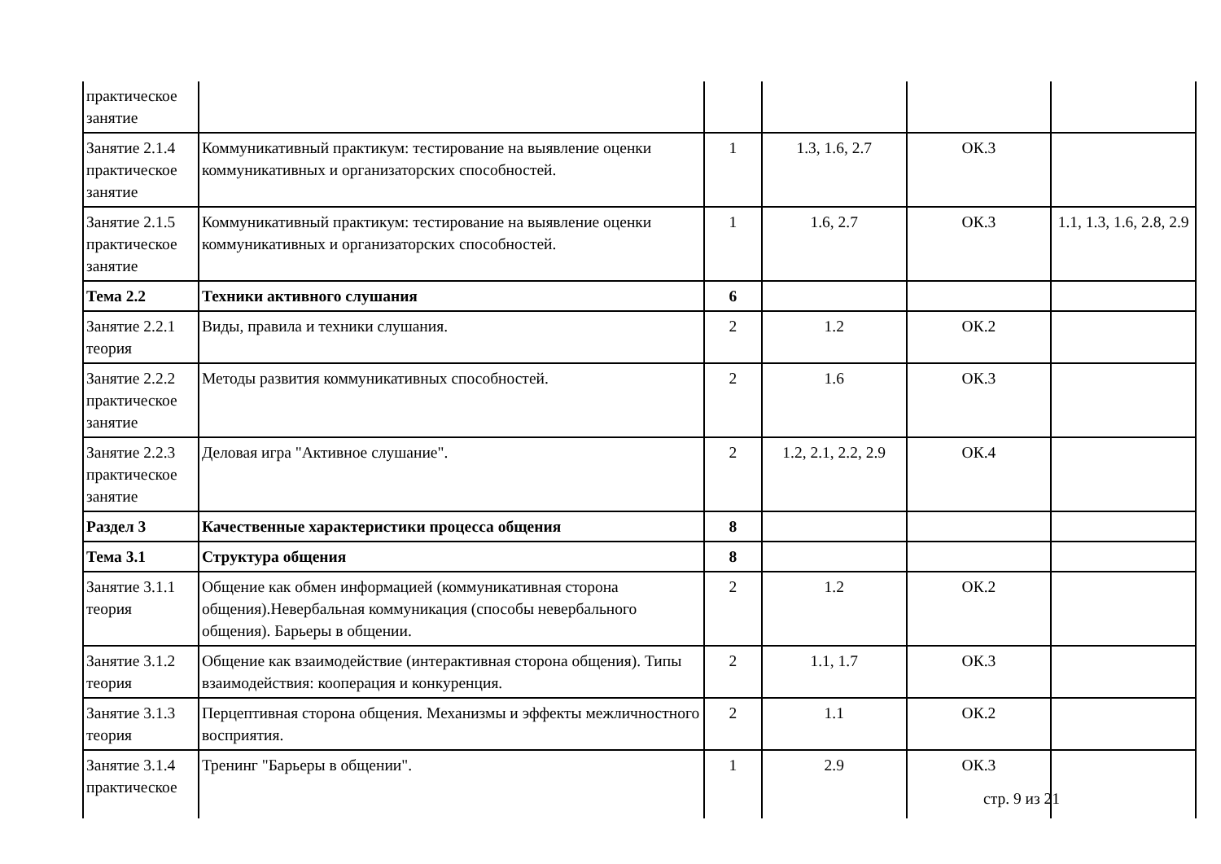| практическое занятие | | | | | |
| Занятие 2.1.4 практическое занятие | Коммуникативный практикум: тестирование на выявление оценки коммуникативных и организаторских способностей. | 1 | 1.3, 1.6, 2.7 | ОК.3 | |
| Занятие 2.1.5 практическое занятие | Коммуникативный практикум: тестирование на выявление оценки коммуникативных и организаторских способностей. | 1 | 1.6, 2.7 | ОК.3 | 1.1, 1.3, 1.6, 2.8, 2.9 |
| Тема 2.2 | Техники активного слушания | 6 | | | |
| Занятие 2.2.1 теория | Виды, правила и техники слушания. | 2 | 1.2 | ОК.2 | |
| Занятие 2.2.2 практическое занятие | Методы развития коммуникативных способностей. | 2 | 1.6 | ОК.3 | |
| Занятие 2.2.3 практическое занятие | Деловая игра "Активное слушание". | 2 | 1.2, 2.1, 2.2, 2.9 | ОК.4 | |
| Раздел 3 | Качественные характеристики процесса общения | 8 | | | |
| Тема 3.1 | Структура общения | 8 | | | |
| Занятие 3.1.1 теория | Общение как обмен информацией (коммуникативная сторона общения).Невербальная коммуникация (способы невербального общения). Барьеры в общении. | 2 | 1.2 | ОК.2 | |
| Занятие 3.1.2 теория | Общение как взаимодействие (интерактивная сторона общения). Типы взаимодействия: кооперация и конкуренция. | 2 | 1.1, 1.7 | ОК.3 | |
| Занятие 3.1.3 теория | Перцептивная сторона общения. Механизмы и эффекты межличностного восприятия. | 2 | 1.1 | ОК.2 | |
| Занятие 3.1.4 практическое | Тренинг "Барьеры в общении". | 1 | 2.9 | ОК.3 | |
стр. 9 из 21